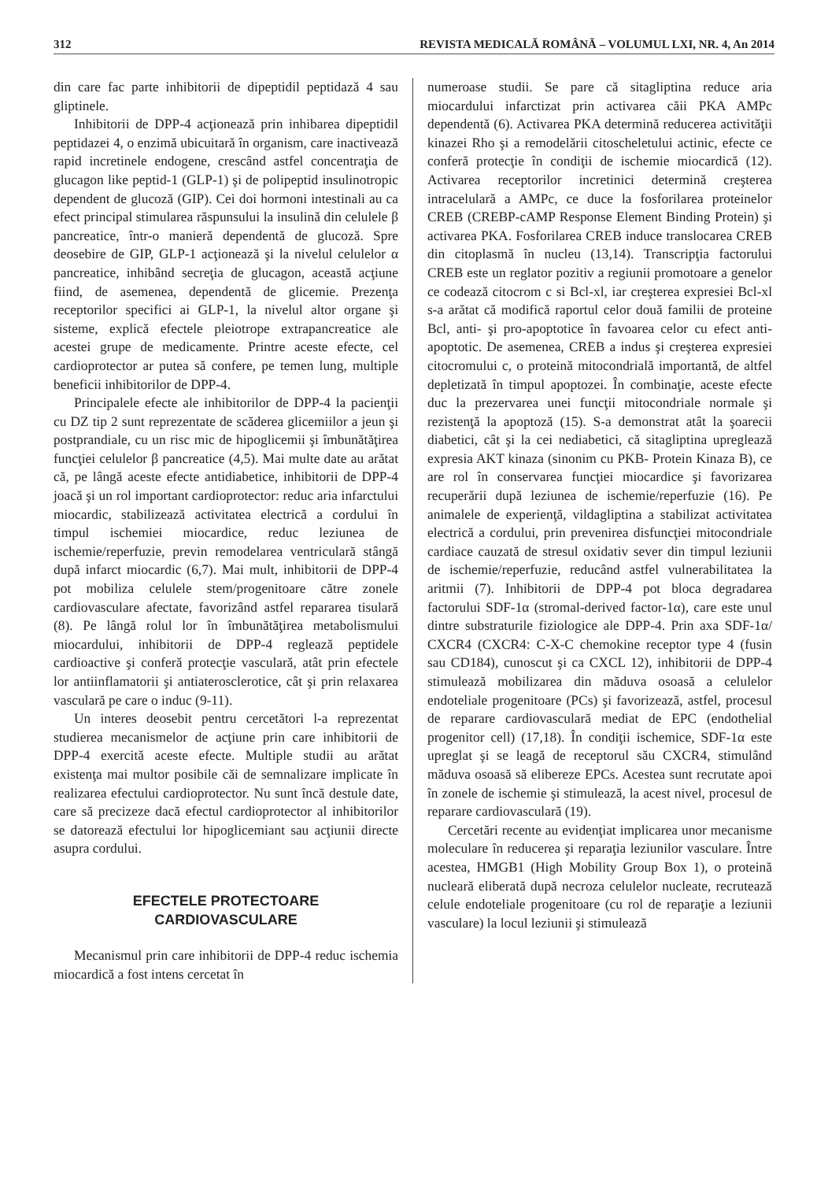312 REVISTA MEDICALĂ ROMÂNĂ – VOLUMUL LXI, NR. 4, An 2014
din care fac parte inhibitorii de dipeptidil peptidază 4 sau gliptinele.
Inhibitorii de DPP-4 acţionează prin inhibarea dipeptidil peptidazei 4, o enzimă ubicuitară în organism, care inactivează rapid incretinele endogene, crescând astfel concentraţia de glucagon like peptid-1 (GLP-1) şi de polipeptid insulinotropic dependent de glucoză (GIP). Cei doi hormoni intestinali au ca efect principal stimularea răspunsului la insulină din celulele β pancreatice, într-o manieră dependentă de glucoză. Spre deosebire de GIP, GLP-1 acţionează şi la nivelul celulelor α pancreatice, inhibând secreţia de glucagon, această acţiune fiind, de asemenea, dependentă de glicemie. Prezenţa receptorilor specifici ai GLP-1, la nivelul altor organe şi sisteme, explică efectele pleiotrope extrapancreatice ale acestei grupe de medicamente. Printre aceste efecte, cel cardioprotector ar putea să confere, pe temen lung, multiple beneficii inhibitorilor de DPP-4.
Principalele efecte ale inhibitorilor de DPP-4 la pacienţii cu DZ tip 2 sunt reprezentate de scăderea glicemiilor a jeun şi postprandiale, cu un risc mic de hipoglicemii şi îmbunătăţirea funcţiei celulelor β pancreatice (4,5). Mai multe date au arătat că, pe lângă aceste efecte antidiabetice, inhibitorii de DPP-4 joacă şi un rol important cardioprotector: reduc aria infarctului miocardic, stabilizează activitatea electrică a cordului în timpul ischemiei miocardice, reduc leziunea de ischemie/reperfuzie, previn remodelarea ventriculară stângă după infarct miocardic (6,7). Mai mult, inhibitorii de DPP-4 pot mobiliza celulele stem/progenitoare către zonele cardiovasculare afectate, favorizând astfel repararea tisulară (8). Pe lângă rolul lor în îmbunătăţirea metabolismului miocardului, inhibitorii de DPP-4 reglează peptidele cardioactive şi conferă protecţie vasculară, atât prin efectele lor antiinflamatorii şi antiaterosclerotice, cât şi prin relaxarea vasculară pe care o induc (9-11).
Un interes deosebit pentru cercetători l-a reprezentat studierea mecanismelor de acţiune prin care inhibitorii de DPP-4 exercită aceste efecte. Multiple studii au arătat existenţa mai multor posibile căi de semnalizare implicate în realizarea efectului cardioprotector. Nu sunt încă destule date, care să precizeze dacă efectul cardioprotector al inhibitorilor se datorează efectului lor hipoglicemiant sau acţiunii directe asupra cordului.
EFECTELE PROTECTOARE
CARDIOVASCULARE
Mecanismul prin care inhibitorii de DPP-4 reduc ischemia miocardică a fost intens cercetat în
numeroase studii. Se pare că sitagliptina reduce aria miocardului infarctizat prin activarea căii PKA AMPc dependentă (6). Activarea PKA determină reducerea activităţii kinazei Rho şi a remodelării citoscheletului actinic, efecte ce conferă protecţie în condiţii de ischemie miocardică (12). Activarea receptorilor incretinici determină creşterea intracelulară a AMPc, ce duce la fosforilarea proteinelor CREB (CREBP-cAMP Response Element Binding Protein) şi activarea PKA. Fosforilarea CREB induce translocarea CREB din citoplasmă în nucleu (13,14). Transcripţia factorului CREB este un reglator pozitiv a regiunii promotoare a genelor ce codează citocrom c si Bcl-xl, iar creşterea expresiei Bcl-xl s-a arătat că modifică raportul celor două familii de proteine Bcl, anti- şi pro-apoptotice în favoarea celor cu efect anti-apoptotic. De asemenea, CREB a indus şi creşterea expresiei citocromului c, o proteină mitocondrială importantă, de altfel depletizată în timpul apoptozei. În combinaţie, aceste efecte duc la prezervarea unei funcţii mitocondriale normale şi rezistenţă la apoptoză (15). S-a demonstrat atât la şoarecii diabetici, cât şi la cei nediabetici, că sitagliptina upreglează expresia AKT kinaza (sinonim cu PKB- Protein Kinaza B), ce are rol în conservarea funcţiei miocardice şi favorizarea recuperării după leziunea de ischemie/reperfuzie (16). Pe animalele de experienţă, vildagliptina a stabilizat activitatea electrică a cordului, prin prevenirea disfuncţiei mitocondriale cardiace cauzată de stresul oxidativ sever din timpul leziunii de ischemie/reperfuzie, reducând astfel vulnerabilitatea la aritmii (7). Inhibitorii de DPP-4 pot bloca degradarea factorului SDF-1α (stromal-derived factor-1α), care este unul dintre substraturile fiziologice ale DPP-4. Prin axa SDF-1α/ CXCR4 (CXCR4: C-X-C chemokine receptor type 4 (fusin sau CD184), cunoscut şi ca CXCL 12), inhibitorii de DPP-4 stimulează mobilizarea din măduva osoasă a celulelor endoteliale progenitoare (PCs) şi favorizează, astfel, procesul de reparare cardiovasculară mediat de EPC (endothelial progenitor cell) (17,18). În condiţii ischemice, SDF-1α este upreglat şi se leagă de receptorul său CXCR4, stimulând măduva osoasă să elibereze EPCs. Acestea sunt recrutate apoi în zonele de ischemie şi stimulează, la acest nivel, procesul de reparare cardiovasculară (19).
Cercetări recente au evidenţiat implicarea unor mecanisme moleculare în reducerea şi reparaţia leziunilor vasculare. Între acestea, HMGB1 (High Mobility Group Box 1), o proteină nucleară eliberată după necroza celulelor nucleate, recrutează celule endoteliale progenitoare (cu rol de reparaţie a leziunii vasculare) la locul leziunii şi stimulează